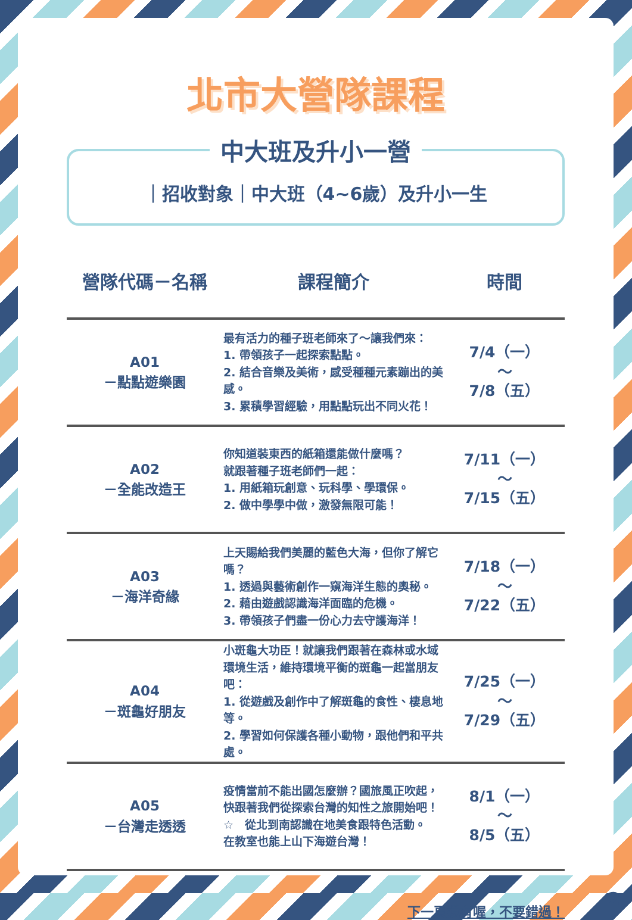北市大營隊課程
中大班及升小一營
｜招收對象｜中大班（4~6歲）及升小一生
| 營隊代碼－名稱 | 課程簡介 | 時間 |
| --- | --- | --- |
| A01 －點點遊樂園 | 最有活力的種子班老師來了～讓我們來： 1. 帶領孩子一起探索點點。 2. 結合音樂及美術，感受種種元素蹦出的美感。 3. 累積學習經驗，用點點玩出不同火花！ | 7/4（一） ～ 7/8（五） |
| A02 －全能改造王 | 你知道裝東西的紙箱還能做什麼嗎？ 就跟著種子班老師們一起： 1. 用紙箱玩創意、玩科學、學環保。 2. 做中學學中做，激發無限可能！ | 7/11（一） ～ 7/15（五） |
| A03 －海洋奇緣 | 上天賜給我們美麗的藍色大海，但你了解它嗎？ 1. 透過與藝術創作一窺海洋生態的奧秘。 2. 藉由遊戲認識海洋面臨的危機。 3. 帶領孩子們盡一份心力去守護海洋！ | 7/18（一） ～ 7/22（五） |
| A04 －斑龜好朋友 | 小斑龜大功臣！就讓我們跟著在森林或水域環境生活，維持環境平衡的斑龜一起當朋友吧： 1. 從遊戲及創作中了解斑龜的食性、棲息地等。 2. 學習如何保護各種小動物，跟他們和平共處。 | 7/25（一） ～ 7/29（五） |
| A05 －台灣走透透 | 疫情當前不能出國怎麼辦？國旅風正吹起， 快跟著我們從探索台灣的知性之旅開始吧！ ☆ 從北到南認識在地美食跟特色活動。 在教室也能上山下海遊台灣！ | 8/1（一） ～ 8/5（五） |
下一頁還有喔，不要錯過！
2